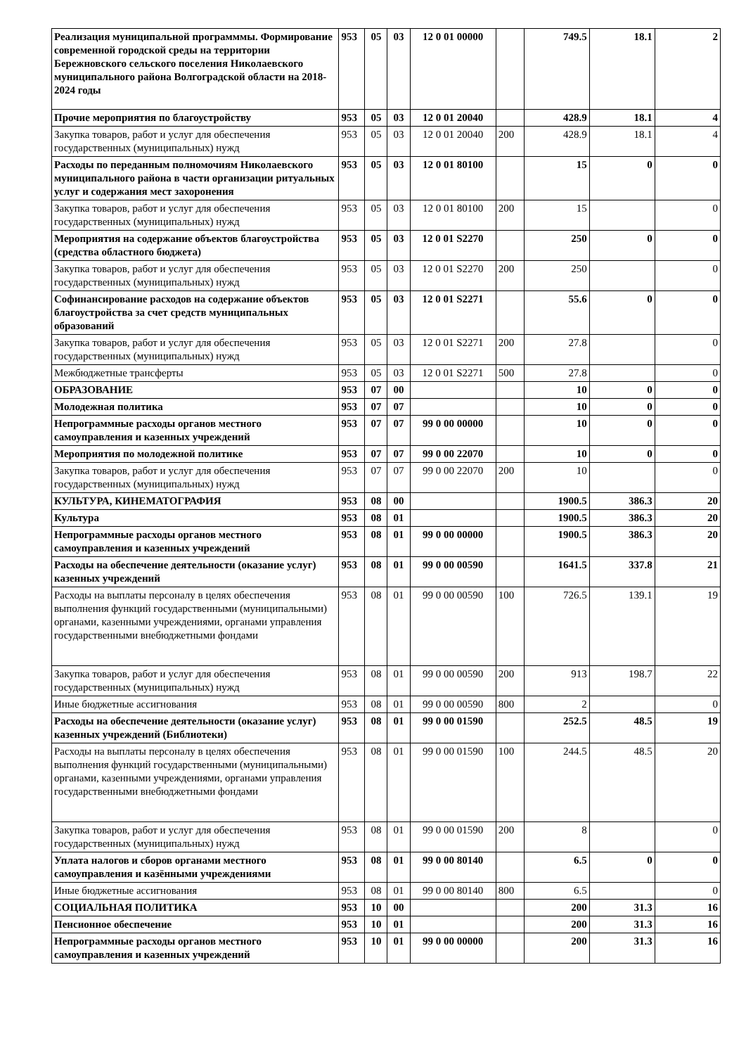| Реализация муниципальной программмы. Формирование современной городской среды на территории Бережновского сельского поселения Николаевского муниципального района Волгоградской области на 2018-2024 годы | 953 | 05 | 03 | 12 0 01 00000 | | 749.5 | 18.1 | 2 |
| Прочие мероприятия по благоустройству | 953 | 05 | 03 | 12 0 01 20040 | | 428.9 | 18.1 | 4 |
| Закупка товаров, работ и услуг для обеспечения государственных (муниципальных) нужд | 953 | 05 | 03 | 12 0 01 20040 | 200 | 428.9 | 18.1 | 4 |
| Расходы по переданным полномочиям Николаевского муниципального района в части организации ритуальных услуг и содержания мест захоронения | 953 | 05 | 03 | 12 0 01 80100 | | 15 | 0 | 0 |
| Закупка товаров, работ и услуг для обеспечения государственных (муниципальных) нужд | 953 | 05 | 03 | 12 0 01 80100 | 200 | 15 | | 0 |
| Мероприятия на содержание объектов благоустройства (средства областного бюджета) | 953 | 05 | 03 | 12 0 01 S2270 | | 250 | 0 | 0 |
| Закупка товаров, работ и услуг для обеспечения государственных (муниципальных) нужд | 953 | 05 | 03 | 12 0 01 S2270 | 200 | 250 | | 0 |
| Софинансирование расходов на содержание объектов благоустройства за счет средств муниципальных образований | 953 | 05 | 03 | 12 0 01 S2271 | | 55.6 | 0 | 0 |
| Закупка товаров, работ и услуг для обеспечения государственных (муниципальных) нужд | 953 | 05 | 03 | 12 0 01 S2271 | 200 | 27.8 | | 0 |
| Межбюджетные трансферты | 953 | 05 | 03 | 12 0 01 S2271 | 500 | 27.8 | | 0 |
| ОБРАЗОВАНИЕ | 953 | 07 | 00 | | | 10 | 0 | 0 |
| Молодежная политика | 953 | 07 | 07 | | | 10 | 0 | 0 |
| Непрограммные расходы органов местного самоуправления и казенных учреждений | 953 | 07 | 07 | 99 0 00 00000 | | 10 | 0 | 0 |
| Мероприятия по молодежной политике | 953 | 07 | 07 | 99 0 00 22070 | | 10 | 0 | 0 |
| Закупка товаров, работ и услуг для обеспечения государственных (муниципальных) нужд | 953 | 07 | 07 | 99 0 00 22070 | 200 | 10 | | 0 |
| КУЛЬТУРА, КИНЕМАТОГРАФИЯ | 953 | 08 | 00 | | | 1900.5 | 386.3 | 20 |
| Культура | 953 | 08 | 01 | | | 1900.5 | 386.3 | 20 |
| Непрограммные расходы органов местного самоуправления и казенных учреждений | 953 | 08 | 01 | 99 0 00 00000 | | 1900.5 | 386.3 | 20 |
| Расходы на обеспечение деятельности (оказание услуг) казенных учреждений | 953 | 08 | 01 | 99 0 00 00590 | | 1641.5 | 337.8 | 21 |
| Расходы на выплаты персоналу в целях обеспечения выполнения функций государственными (муниципальными) органами, казенными учреждениями, органами управления государственными внебюджетными фондами | 953 | 08 | 01 | 99 0 00 00590 | 100 | 726.5 | 139.1 | 19 |
| Закупка товаров, работ и услуг для обеспечения государственных (муниципальных) нужд | 953 | 08 | 01 | 99 0 00 00590 | 200 | 913 | 198.7 | 22 |
| Иные бюджетные ассигнования | 953 | 08 | 01 | 99 0 00 00590 | 800 | 2 | | 0 |
| Расходы на обеспечение деятельности (оказание услуг) казенных учреждений (Библиотеки) | 953 | 08 | 01 | 99 0 00 01590 | | 252.5 | 48.5 | 19 |
| Расходы на выплаты персоналу в целях обеспечения выполнения функций государственными (муниципальными) органами, казенными учреждениями, органами управления государственными внебюджетными фондами | 953 | 08 | 01 | 99 0 00 01590 | 100 | 244.5 | 48.5 | 20 |
| Закупка товаров, работ и услуг для обеспечения государственных (муниципальных) нужд | 953 | 08 | 01 | 99 0 00 01590 | 200 | 8 | | 0 |
| Уплата налогов и сборов органами местного самоуправления и казёнными учреждениями | 953 | 08 | 01 | 99 0 00 80140 | | 6.5 | 0 | 0 |
| Иные бюджетные ассигнования | 953 | 08 | 01 | 99 0 00 80140 | 800 | 6.5 | | 0 |
| СОЦИАЛЬНАЯ ПОЛИТИКА | 953 | 10 | 00 | | | 200 | 31.3 | 16 |
| Пенсионное обеспечение | 953 | 10 | 01 | | | 200 | 31.3 | 16 |
| Непрограммные расходы органов местного самоуправления и казенных учреждений | 953 | 10 | 01 | 99 0 00 00000 | | 200 | 31.3 | 16 |